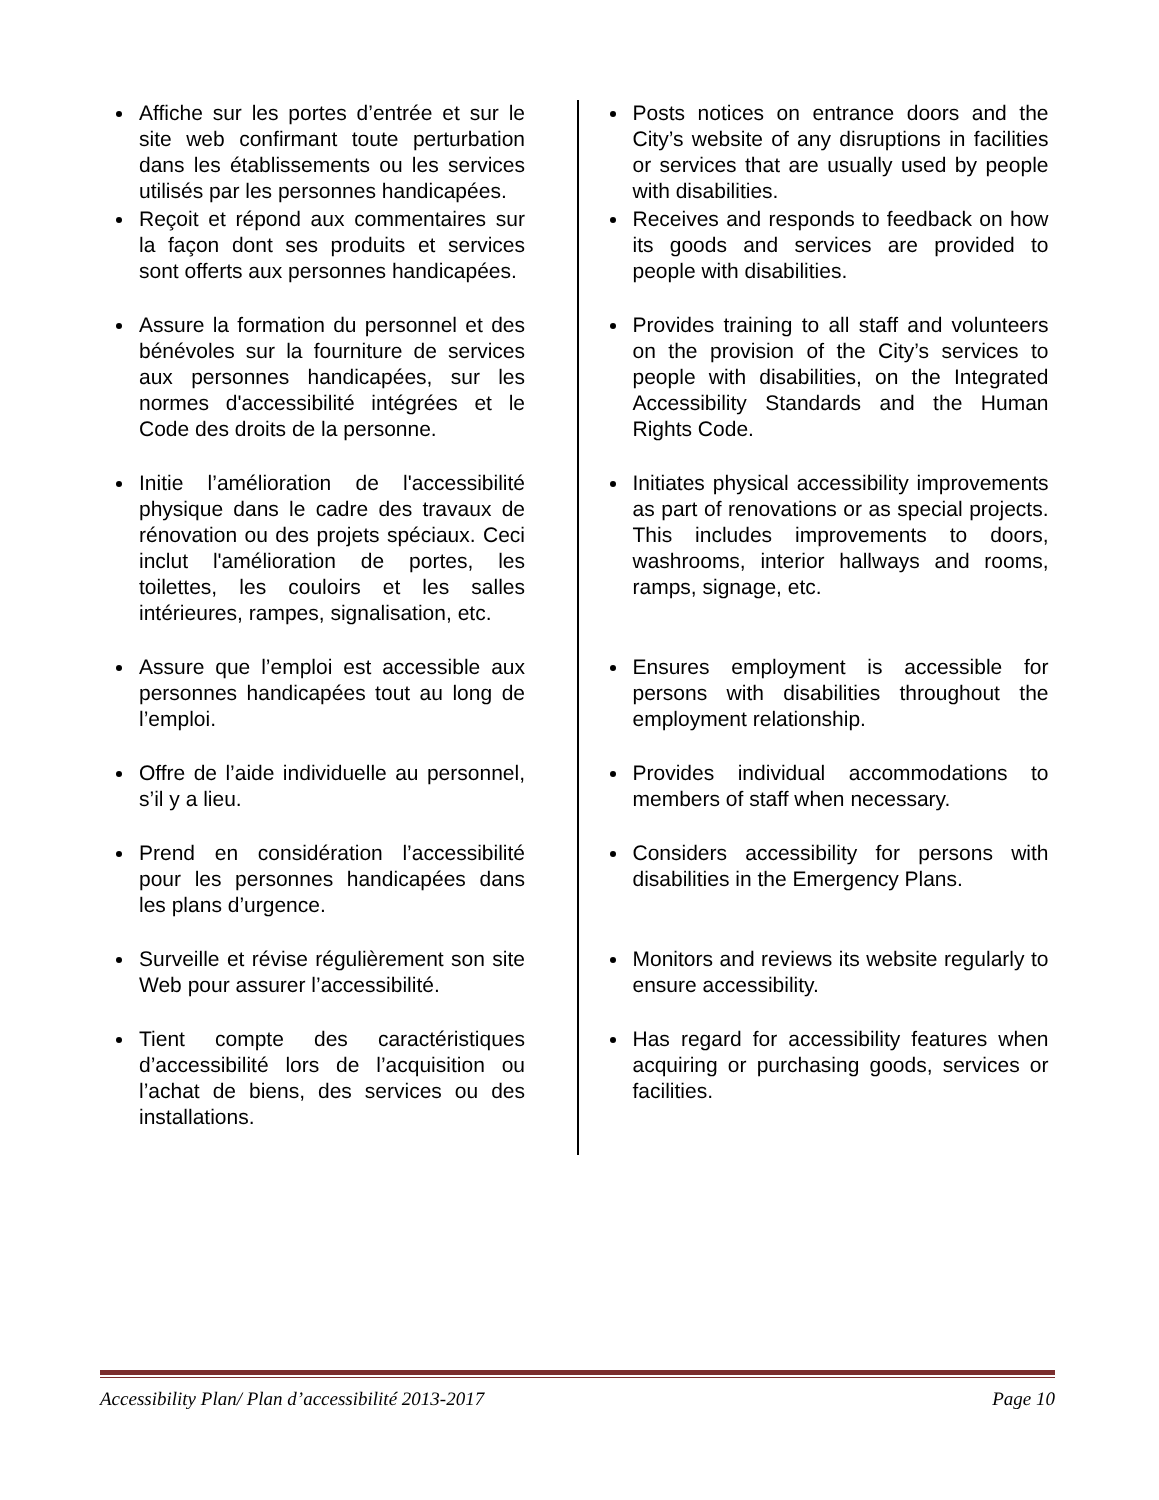Affiche sur les portes d’entrée et sur le site web confirmant toute perturbation dans les établissements ou les services utilisés par les personnes handicapées.
Reçoit et répond aux commentaires sur la façon dont ses produits et services sont offerts aux personnes handicapées.
Assure la formation du personnel et des bénévoles sur la fourniture de services aux personnes handicapées, sur les normes d'accessibilité intégrées et le Code des droits de la personne.
Initie l’amélioration de l'accessibilité physique dans le cadre des travaux de rénovation ou des projets spéciaux. Ceci inclut l'amélioration de portes, les toilettes, les couloirs et les salles intérieures, rampes, signalisation, etc.
Assure que l’emploi est accessible aux personnes handicapées tout au long de l’emploi.
Offre de l’aide individuelle au personnel, s’il y a lieu.
Prend en considération l’accessibilité pour les personnes handicapées dans les plans d’urgence.
Surveille et révise régulièrement son site Web pour assurer l’accessibilité.
Tient compte des caractéristiques d’accessibilité lors de l’acquisition ou l’achat de biens, des services ou des installations.
Posts notices on entrance doors and the City’s website of any disruptions in facilities or services that are usually used by people with disabilities.
Receives and responds to feedback on how its goods and services are provided to people with disabilities.
Provides training to all staff and volunteers on the provision of the City’s services to people with disabilities, on the Integrated Accessibility Standards and the Human Rights Code.
Initiates physical accessibility improvements as part of renovations or as special projects. This includes improvements to doors, washrooms, interior hallways and rooms, ramps, signage, etc.
Ensures employment is accessible for persons with disabilities throughout the employment relationship.
Provides individual accommodations to members of staff when necessary.
Considers accessibility for persons with disabilities in the Emergency Plans.
Monitors and reviews its website regularly to ensure accessibility.
Has regard for accessibility features when acquiring or purchasing goods, services or facilities.
Accessibility Plan/ Plan d’accessibilité 2013-2017 Page 10